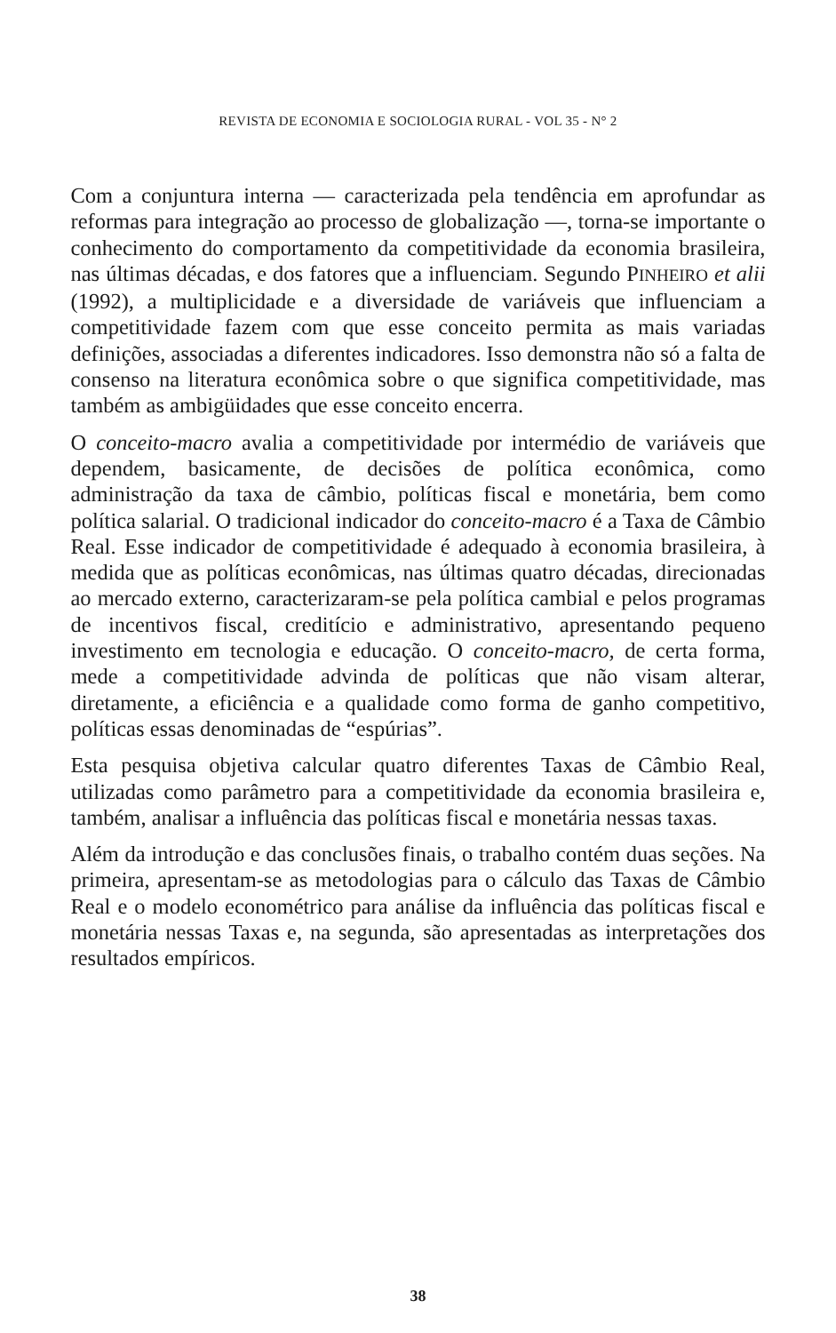REVISTA DE ECONOMIA E SOCIOLOGIA RURAL - VOL 35 - N° 2
Com a conjuntura interna — caracterizada pela tendência em aprofundar as reformas para integração ao processo de globalização —, torna-se importante o conhecimento do comportamento da competitividade da economia brasileira, nas últimas décadas, e dos fatores que a influenciam. Segundo PINHEIRO et alii (1992), a multiplicidade e a diversidade de variáveis que influenciam a competitividade fazem com que esse conceito permita as mais variadas definições, associadas a diferentes indicadores. Isso demonstra não só a falta de consenso na literatura econômica sobre o que significa competitividade, mas também as ambigüidades que esse conceito encerra.
O conceito-macro avalia a competitividade por intermédio de variáveis que dependem, basicamente, de decisões de política econômica, como administração da taxa de câmbio, políticas fiscal e monetária, bem como política salarial. O tradicional indicador do conceito-macro é a Taxa de Câmbio Real. Esse indicador de competitividade é adequado à economia brasileira, à medida que as políticas econômicas, nas últimas quatro décadas, direcionadas ao mercado externo, caracterizaram-se pela política cambial e pelos programas de incentivos fiscal, creditício e administrativo, apresentando pequeno investimento em tecnologia e educação. O conceito-macro, de certa forma, mede a competitividade advinda de políticas que não visam alterar, diretamente, a eficiência e a qualidade como forma de ganho competitivo, políticas essas denominadas de “espúrias”.
Esta pesquisa objetiva calcular quatro diferentes Taxas de Câmbio Real, utilizadas como parâmetro para a competitividade da economia brasileira e, também, analisar a influência das políticas fiscal e monetária nessas taxas.
Além da introdução e das conclusões finais, o trabalho contém duas seções. Na primeira, apresentam-se as metodologias para o cálculo das Taxas de Câmbio Real e o modelo econométrico para análise da influência das políticas fiscal e monetária nessas Taxas e, na segunda, são apresentadas as interpretações dos resultados empíricos.
38